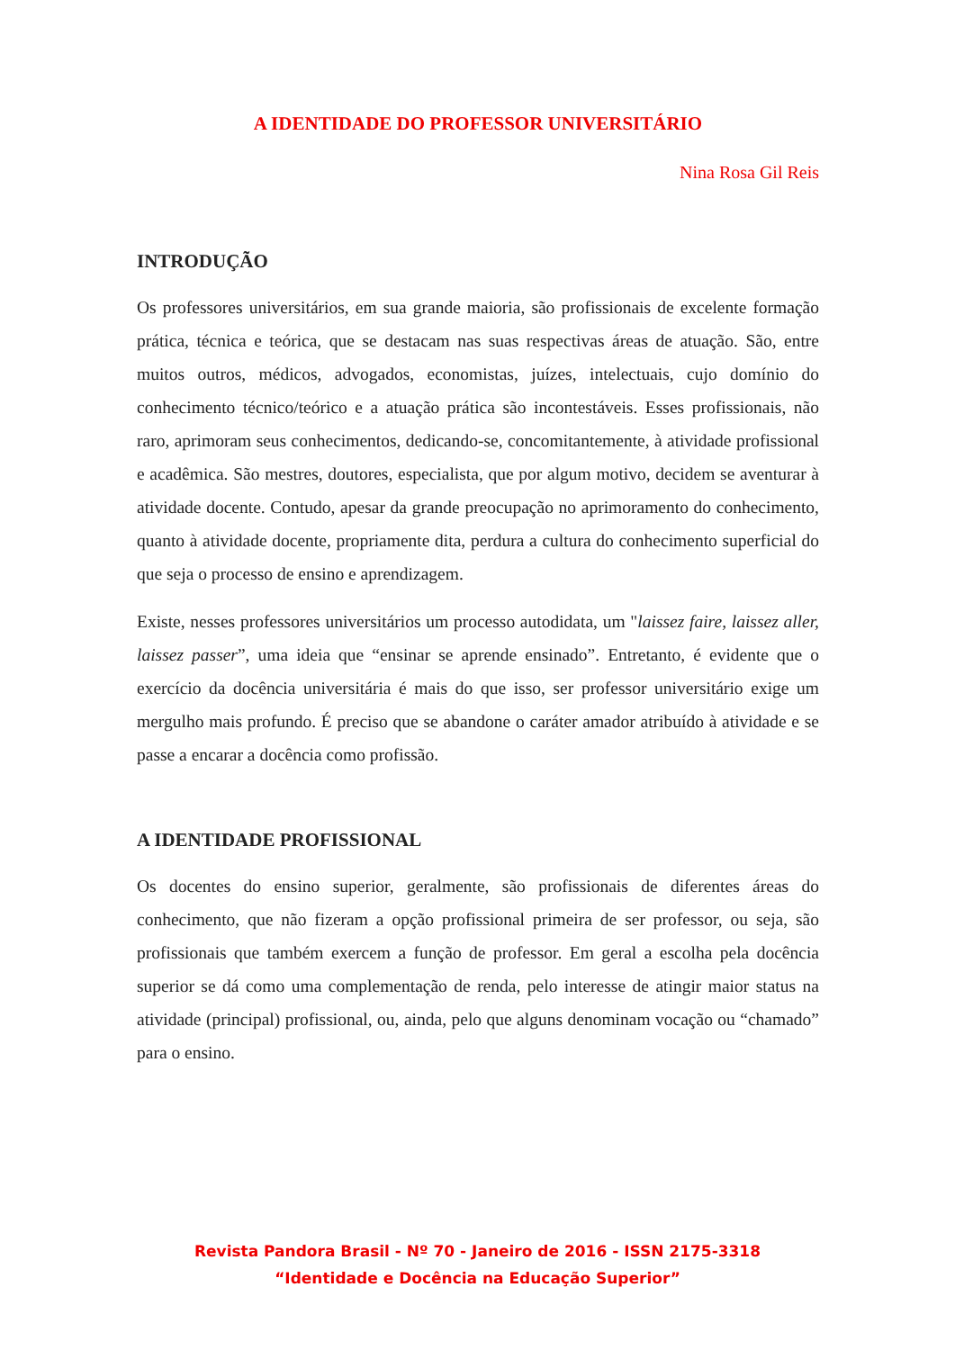A IDENTIDADE DO PROFESSOR UNIVERSITÁRIO
Nina Rosa Gil Reis
INTRODUÇÃO
Os professores universitários, em sua grande maioria, são profissionais de excelente formação prática, técnica e teórica, que se destacam nas suas respectivas áreas de atuação. São, entre muitos outros, médicos, advogados, economistas, juízes, intelectuais, cujo domínio do conhecimento técnico/teórico e a atuação prática são incontestáveis. Esses profissionais, não raro, aprimoram seus conhecimentos, dedicando-se, concomitantemente, à atividade profissional e acadêmica. São mestres, doutores, especialista, que por algum motivo, decidem se aventurar à atividade docente. Contudo, apesar da grande preocupação no aprimoramento do conhecimento, quanto à atividade docente, propriamente dita, perdura a cultura do conhecimento superficial do que seja o processo de ensino e aprendizagem.
Existe, nesses professores universitários um processo autodidata, um "laissez faire, laissez aller, laissez passer”, uma ideia que “ensinar se aprende ensinado”. Entretanto, é evidente que o exercício da docência universitária é mais do que isso, ser professor universitário exige um mergulho mais profundo. É preciso que se abandone o caráter amador atribuído à atividade e se passe a encarar a docência como profissão.
A IDENTIDADE PROFISSIONAL
Os docentes do ensino superior, geralmente, são profissionais de diferentes áreas do conhecimento, que não fizeram a opção profissional primeira de ser professor, ou seja, são profissionais que também exercem a função de professor. Em geral a escolha pela docência superior se dá como uma complementação de renda, pelo interesse de atingir maior status na atividade (principal) profissional, ou, ainda, pelo que alguns denominam vocação ou “chamado” para o ensino.
Revista Pandora Brasil - Nº 70 - Janeiro de 2016 - ISSN 2175-3318
“Identidade e Docência na Educação Superior”